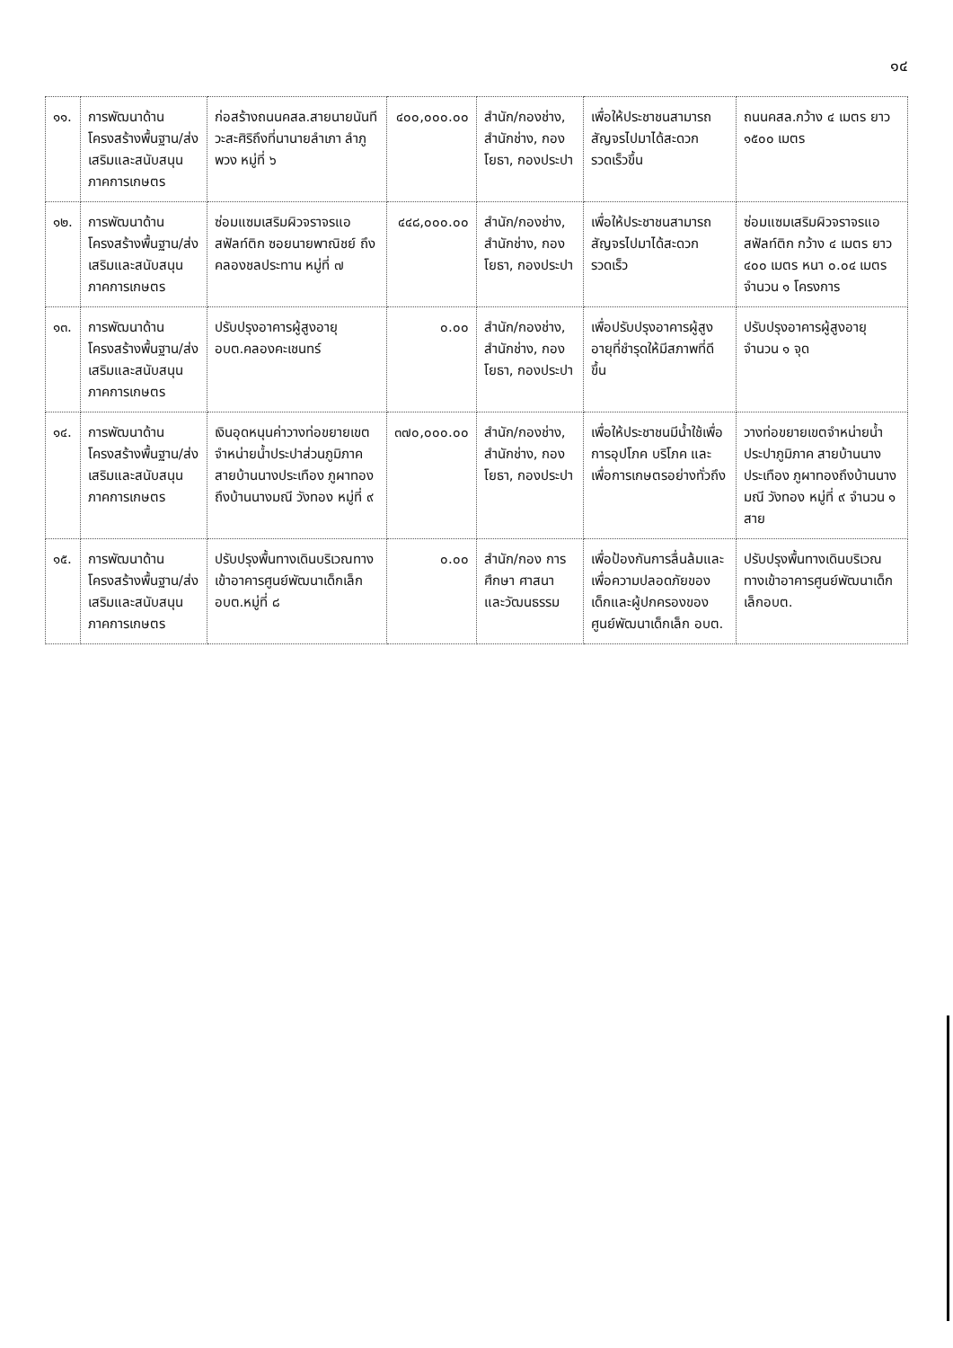๑๔
| ๑๑. | การพัฒนาด้านโครงสร้างพื้นฐาน/ส่งเสริมและสนับสนุนภาคการเกษตร | ก่อสร้างถนนคสล.สายนายนันทีวะสะศิริถึงที่นานายลำเภา ลำภูพวง หมู่ที่ ๖ | ๔๐๐,๐๐๐.๐๐ | สำนัก/กองช่าง, สำนักช่าง, กองโยธา, กองประปา | เพื่อให้ประชาชนสามารถสัญจรไปมาได้สะดวกรวดเร็วขึ้น | ถนนคสล.กว้าง ๔ เมตร ยาว ๑๕๐๐ เมตร |
| ๑๒. | การพัฒนาด้านโครงสร้างพื้นฐาน/ส่งเสริมและสนับสนุนภาคการเกษตร | ซ่อมแซมเสริมผิวจราจรแอสฟัลท์ติก ซอยนายพาณิชย์ ถึงคลองชลประทาน หมู่ที่ ๗ | ๔๔๘,๐๐๐.๐๐ | สำนัก/กองช่าง, สำนักช่าง, กองโยธา, กองประปา | เพื่อให้ประชาชนสามารถสัญจรไปมาได้สะดวกรวดเร็ว | ซ่อมแซมเสริมผิวจราจรแอสฟัลท์ติก กว้าง ๔ เมตร ยาว ๔๐๐ เมตร หนา ๐.๐๔ เมตร จำนวน ๑ โครงการ |
| ๑๓. | การพัฒนาด้านโครงสร้างพื้นฐาน/ส่งเสริมและสนับสนุนภาคการเกษตร | ปรับปรุงอาคารผู้สูงอายุอบต.คลองคะเชนทร์ | ๐.๐๐ | สำนัก/กองช่าง, สำนักช่าง, กองโยธา, กองประปา | เพื่อปรับปรุงอาคารผู้สูงอายุที่ชำรุดให้มีสภาพที่ดีขึ้น | ปรับปรุงอาคารผู้สูงอายุ จำนวน ๑ จุด |
| ๑๔. | การพัฒนาด้านโครงสร้างพื้นฐาน/ส่งเสริมและสนับสนุนภาคการเกษตร | เงินอุดหนุนค่าวางท่อขยายเขตจำหน่ายน้ำประปาส่วนภูมิภาค สายบ้านนางประเทือง ภูผาทอง ถึงบ้านนางมณี วังทอง หมู่ที่ ๙ | ๓๗๐,๐๐๐.๐๐ | สำนัก/กองช่าง, สำนักช่าง, กองโยธา, กองประปา | เพื่อให้ประชาชนมีน้ำใช้เพื่อการอุปโภค บริโภค และเพื่อการเกษตรอย่างทั่วถึง | วางท่อขยายเขตจำหน่ายน้ำประปาภูมิภาค สายบ้านนางประเทือง ภูผาทองถึงบ้านนางมณี วังทอง หมู่ที่ ๙ จำนวน ๑ สาย |
| ๑๕. | การพัฒนาด้านโครงสร้างพื้นฐาน/ส่งเสริมและสนับสนุนภาคการเกษตร | ปรับปรุงพื้นทางเดินบริเวณทางเข้าอาคารศูนย์พัฒนาเด็กเล็กอบต.หมู่ที่ ๘ | ๐.๐๐ | สำนัก/กอง การศึกษา ศาสนา และวัฒนธรรม | เพื่อป้องกันการลื่นล้มและเพื่อความปลอดภัยของเด็กและผู้ปกครองของศูนย์พัฒนาเด็กเล็ก อบต. | ปรับปรุงพื้นทางเดินบริเวณทางเข้าอาคารศูนย์พัฒนาเด็กเล็กอบต. |